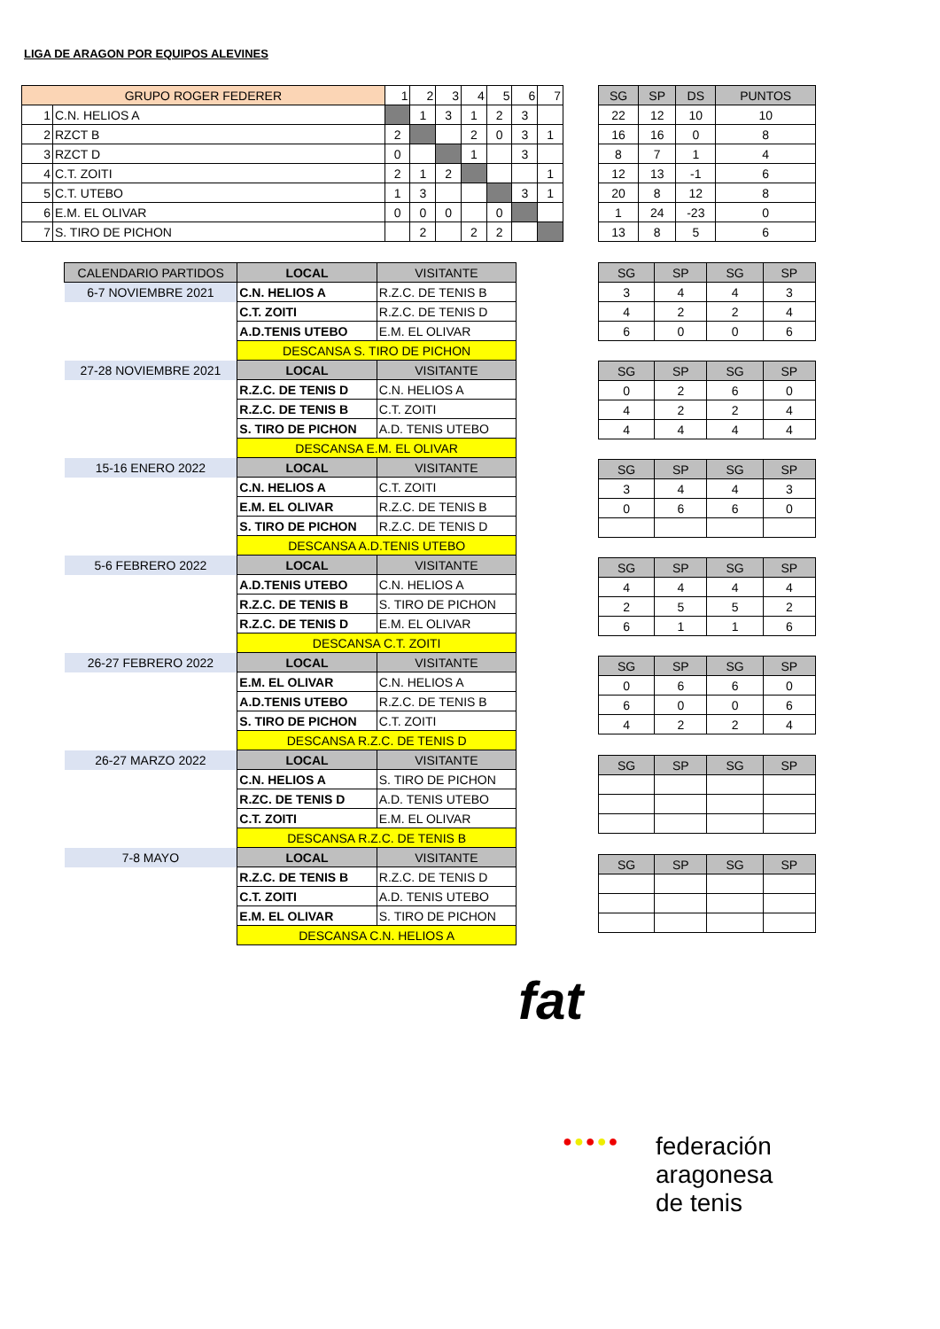LIGA DE ARAGON POR EQUIPOS ALEVINES
| GRUPO ROGER FEDERER | | 1 | 2 | 3 | 4 | 5 | 6 | 7 |
| --- | --- | --- | --- | --- | --- | --- | --- | --- |
| 1 | C.N. HELIOS A | | 1 | 3 | 1 | 2 | 3 | |
| 2 | RZCT B | 2 | | | 2 | 0 | 3 | 1 |
| 3 | RZCT D | 0 | | | 1 | | 3 | |
| 4 | C.T. ZOITI | 2 | 1 | 2 | | | | 1 |
| 5 | C.T. UTEBO | 1 | 3 | | | | 3 | 1 |
| 6 | E.M. EL OLIVAR | 0 | 0 | 0 | | 0 | | |
| 7 | S. TIRO DE PICHON | | 2 | | 2 | 2 | | |
| SG | SP | DS | PUNTOS |
| --- | --- | --- | --- |
| 22 | 12 | 10 | 10 |
| 16 | 16 | 0 | 8 |
| 8 | 7 | 1 | 4 |
| 12 | 13 | -1 | 6 |
| 20 | 8 | 12 | 8 |
| 1 | 24 | -23 | 0 |
| 13 | 8 | 5 | 6 |
| CALENDARIO PARTIDOS | LOCAL | VISITANTE |
| --- | --- | --- |
| 6-7 NOVIEMBRE 2021 | C.N. HELIOS A | R.Z.C. DE TENIS B |
| | C.T. ZOITI | R.Z.C. DE TENIS D |
| | A.D.TENIS UTEBO | E.M. EL OLIVAR |
| | DESCANSA S. TIRO DE PICHON | |
| 27-28 NOVIEMBRE 2021 | LOCAL | VISITANTE |
| | R.Z.C. DE TENIS D | C.N. HELIOS A |
| | R.Z.C. DE TENIS B | C.T. ZOITI |
| | S. TIRO DE PICHON | A.D. TENIS UTEBO |
| | DESCANSA E.M. EL OLIVAR | |
| 15-16 ENERO 2022 | LOCAL | VISITANTE |
| | C.N. HELIOS A | C.T. ZOITI |
| | E.M. EL OLIVAR | R.Z.C. DE TENIS B |
| | S. TIRO DE PICHON | R.Z.C. DE TENIS D |
| | DESCANSA A.D.TENIS UTEBO | |
| 5-6 FEBRERO 2022 | LOCAL | VISITANTE |
| | A.D.TENIS UTEBO | C.N. HELIOS A |
| | R.Z.C. DE TENIS B | S. TIRO DE PICHON |
| | R.Z.C. DE TENIS D | E.M. EL OLIVAR |
| | DESCANSA C.T. ZOITI | |
| 26-27 FEBRERO 2022 | LOCAL | VISITANTE |
| | E.M. EL OLIVAR | C.N. HELIOS A |
| | A.D.TENIS UTEBO | R.Z.C. DE TENIS B |
| | S. TIRO DE PICHON | C.T. ZOITI |
| | DESCANSA R.Z.C. DE TENIS D | |
| 26-27 MARZO 2022 | LOCAL | VISITANTE |
| | C.N. HELIOS A | S. TIRO DE PICHON |
| | R.ZC. DE TENIS D | A.D. TENIS UTEBO |
| | C.T. ZOITI | E.M. EL OLIVAR |
| | DESCANSA R.Z.C. DE TENIS B | |
| 7-8 MAYO | LOCAL | VISITANTE |
| | R.Z.C. DE TENIS B | R.Z.C. DE TENIS D |
| | C.T. ZOITI | A.D. TENIS UTEBO |
| | E.M. EL OLIVAR | S. TIRO DE PICHON |
| | DESCANSA C.N. HELIOS A | |
| SG | SP | SG | SP |
| --- | --- | --- | --- |
| 3 | 4 | 4 | 3 |
| 4 | 2 | 2 | 4 |
| 6 | 0 | 0 | 6 |
| SG | SP | SG | SP |
| --- | --- | --- | --- |
| 0 | 2 | 6 | 0 |
| 4 | 2 | 2 | 4 |
| 4 | 4 | 4 | 4 |
| SG | SP | SG | SP |
| --- | --- | --- | --- |
| 3 | 4 | 4 | 3 |
| 0 | 6 | 6 | 0 |
| SG | SP | SG | SP |
| --- | --- | --- | --- |
| 4 | 4 | 4 | 4 |
| 2 | 5 | 5 | 2 |
| 6 | 1 | 1 | 6 |
| SG | SP | SG | SP |
| --- | --- | --- | --- |
| 0 | 6 | 6 | 0 |
| 6 | 0 | 0 | 6 |
| 4 | 2 | 2 | 4 |
| SG | SP | SG | SP |
| --- | --- | --- | --- |
| SG | SP | SG | SP |
| --- | --- | --- | --- |
fat
●●●●●
federación
aragonesa
de tenis